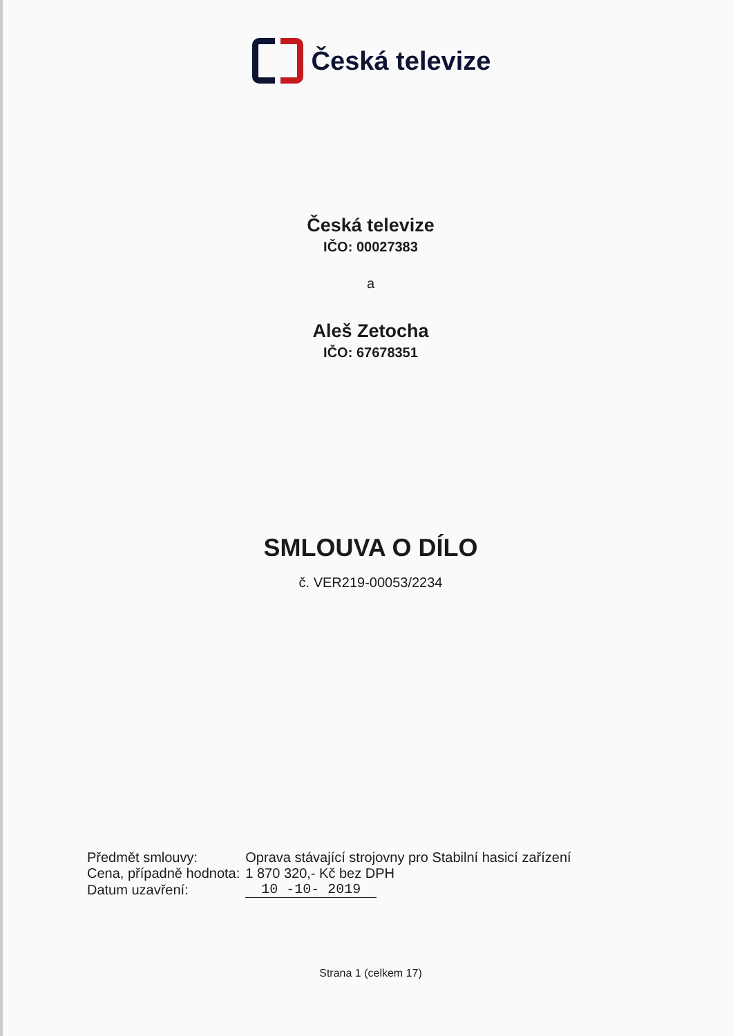Česká televize
Česká televize
IČO: 00027383
a
Aleš Zetocha
IČO: 67678351
SMLOUVA O DÍLO
č. VER219-00053/2234
| Předmět smlouvy: | Oprava stávající strojovny pro Stabilní hasicí zařízení |
| Cena, případně hodnota: | 1 870 320,- Kč bez DPH |
| Datum uzavření: | 10 -10- 2019 |
Strana 1 (celkem 17)